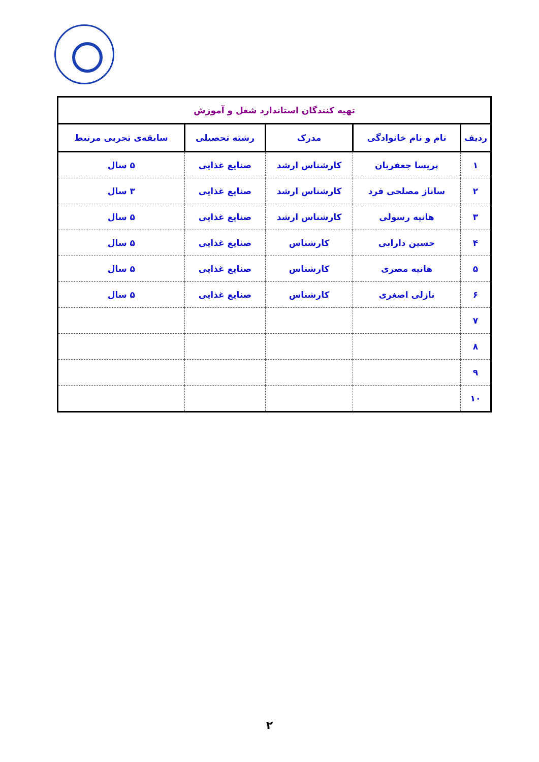| تهیه کنندگان استاندارد شغل و آموزش | | | | |
| --- | --- | --- | --- | --- |
| ردیف | نام و نام خانوادگی | مدرک | رشته تحصیلی | سابقه‌ی تجربی مرتبط |
| ۱ | پریسا جعفریان | کارشناس ارشد | صنایع غذایی | ۵ سال |
| ۲ | ساناز مصلحی فرد | کارشناس ارشد | صنایع غذایی | ۳ سال |
| ۳ | هانیه رسولی | کارشناس ارشد | صنایع غذایی | ۵ سال |
| ۴ | حسین دارابی | کارشناس | صنایع غذایی | ۵ سال |
| ۵ | هانیه مصری | کارشناس | صنایع غذایی | ۵ سال |
| ۶ | نازلی اصغری | کارشناس | صنایع غذایی | ۵ سال |
| ۷ | | | | |
| ۸ | | | | |
| ۹ | | | | |
| ۱۰ | | | | |
۲